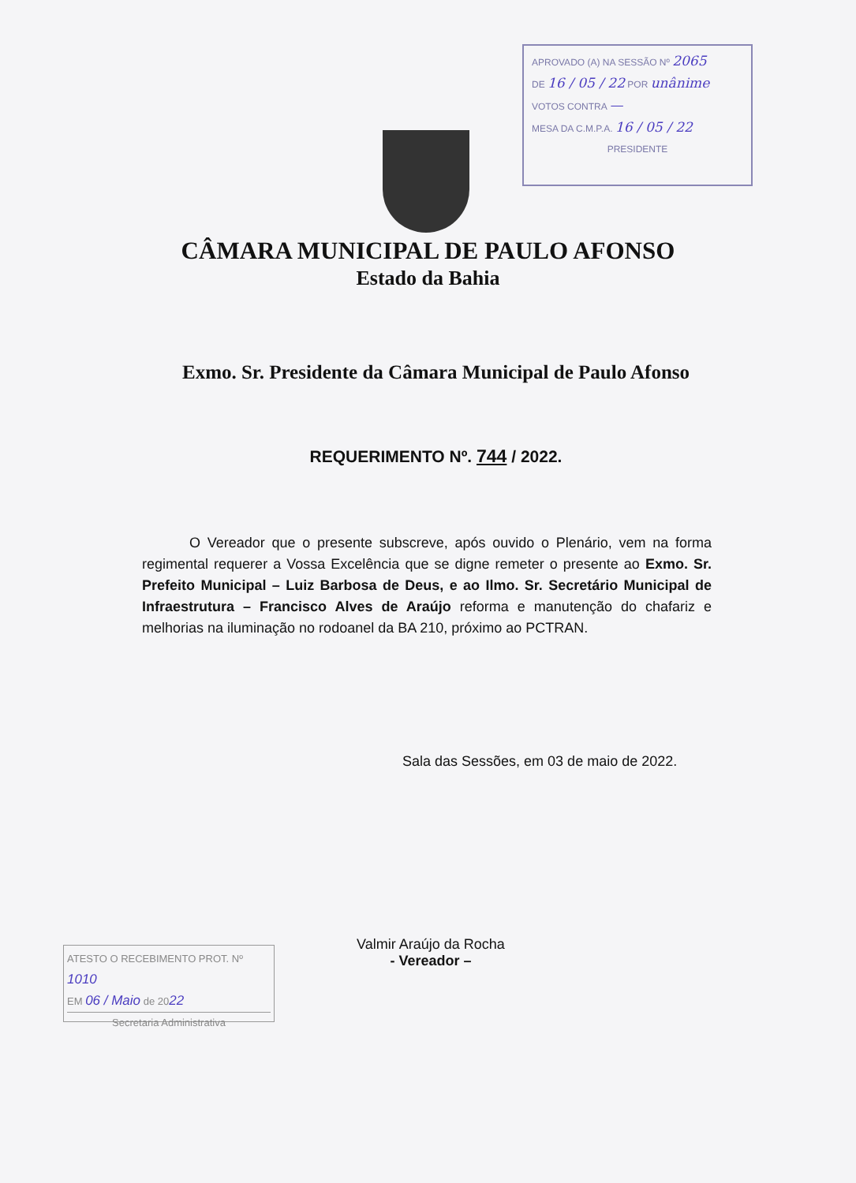APROVADO (A) NA SESSÃO Nº 2065
DE 16 / 05 / 22 POR unânime
VOTOS CONTRA —
MESA DA C.M.P.A. 16 / 05 / 22
PRESIDENTE
CÂMARA MUNICIPAL DE PAULO AFONSO
Estado da Bahia
Exmo. Sr. Presidente da Câmara Municipal de Paulo Afonso
REQUERIMENTO Nº. 744 / 2022.
O Vereador que o presente subscreve, após ouvido o Plenário, vem na forma regimental requerer a Vossa Excelência que se digne remeter o presente ao Exmo. Sr. Prefeito Municipal – Luiz Barbosa de Deus, e ao Ilmo. Sr. Secretário Municipal de Infraestrutura – Francisco Alves de Araújo reforma e manutenção do chafariz e melhorias na iluminação no rodoanel da BA 210, próximo ao PCTRAN.
Sala das Sessões, em 03 de maio de 2022.
Valmir Araújo da Rocha
- Vereador –
ATESTO O RECEBIMENTO PROT. Nº 1010
EM 06 / Maio de 2022
Secretaria Administrativa